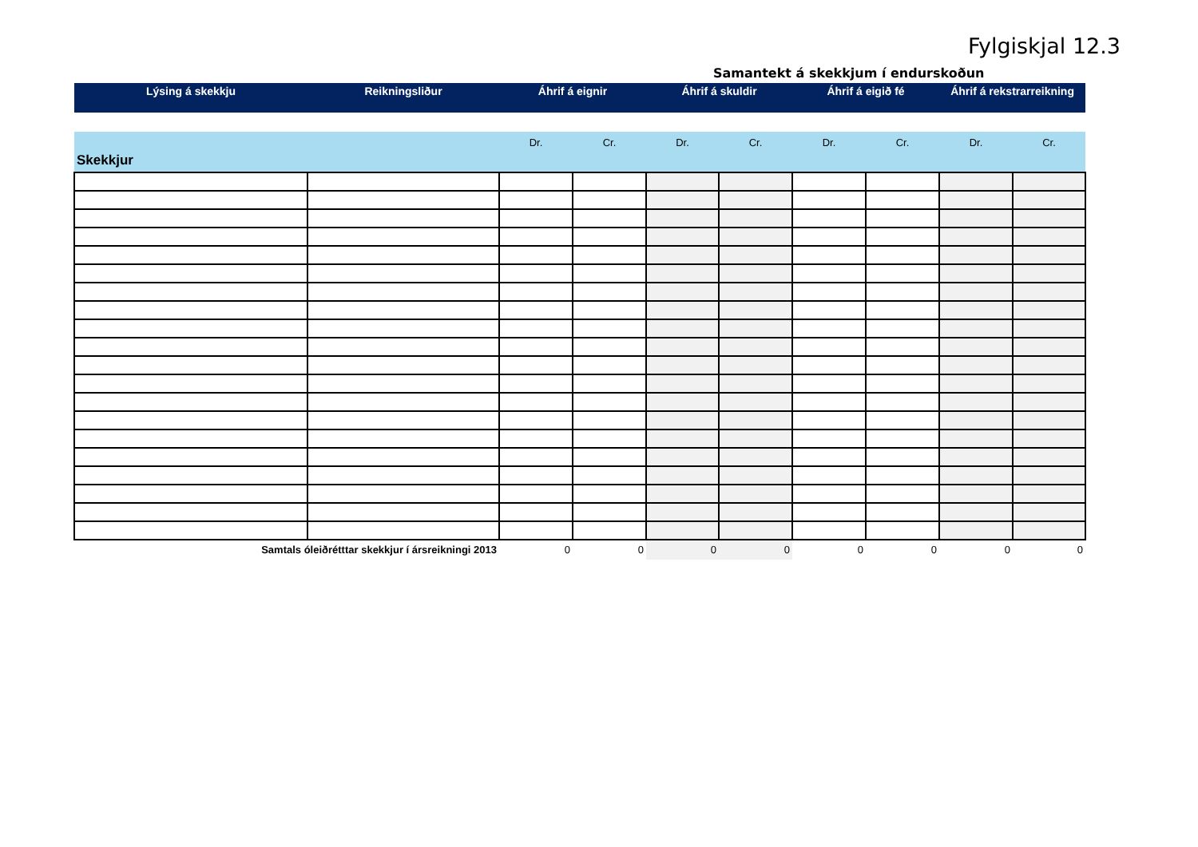Fylgiskjal 12.3
Samantekt á skekkjum í endurskoðun
| Lýsing á skekkju | Reikningsliður | Áhrif á eignir | | Áhrif á skuldir | | Áhrif á eigið fé | | Áhrif á rekstrarreikning | |
| --- | --- | --- | --- | --- | --- | --- | --- | --- | --- |
| Skekkjur | | Dr. | Cr. | Dr. | Cr. | Dr. | Cr. | Dr. | Cr. |
| Samtals óleiðrétttar skekkjur í ársreikningi 2013 | | 0 | 0 | 0 | 0 | 0 | 0 | 0 | 0 |